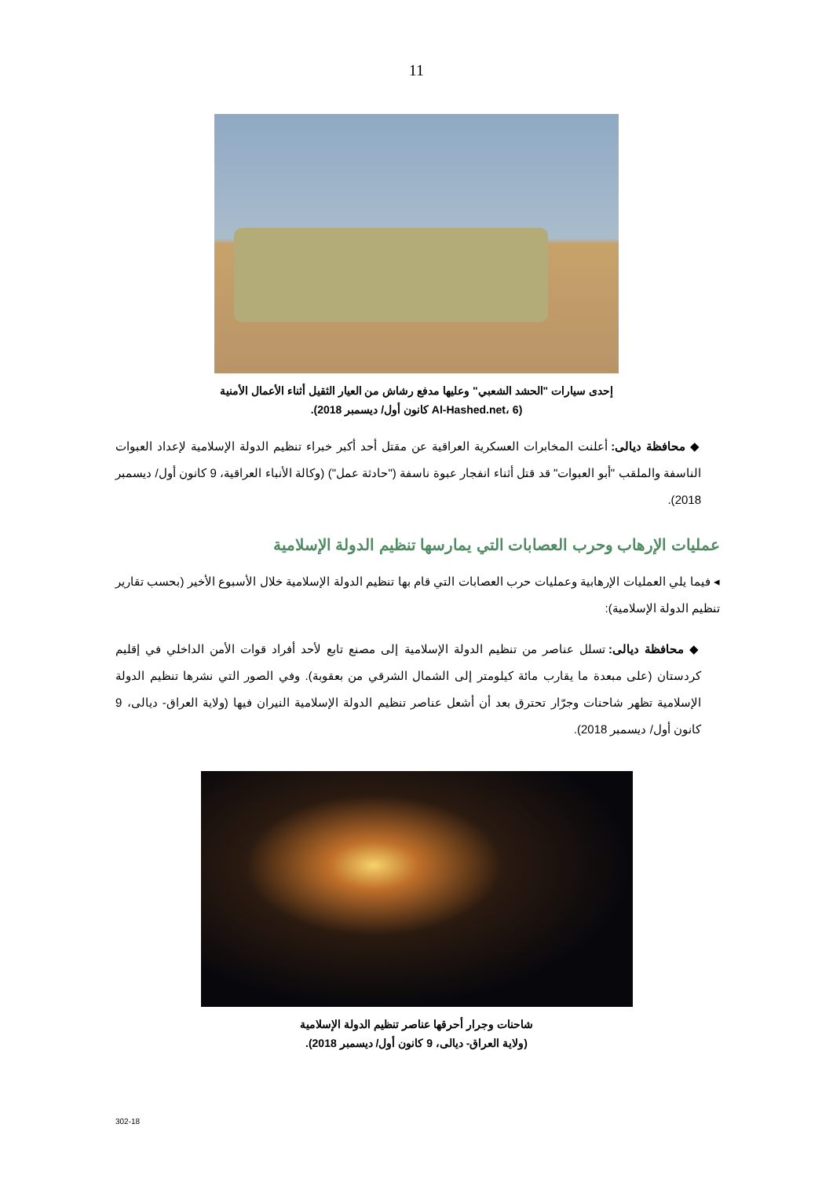11
إحدى سيارات "الحشد الشعبي" وعليها مدفع رشاش من العيار الثقيل أثناء الأعمال الأمنية
(Al-Hashed.net، 6 كانون أول/ ديسمبر 2018).
◆ محافظة ديالى: أعلنت المخابرات العسكرية العراقية عن مقتل أحد أكبر خبراء تنظيم الدولة الإسلامية لإعداد العبوات الناسفة والملقب "أبو العبوات" قد قتل أثناء انفجار عبوة ناسفة ("حادثة عمل") (وكالة الأنباء العراقية، 9 كانون أول/ ديسمبر 2018).
عمليات الإرهاب وحرب العصابات التي يمارسها تنظيم الدولة الإسلامية
◂ فيما يلي العمليات الإرهابية وعمليات حرب العصابات التي قام بها تنظيم الدولة الإسلامية خلال الأسبوع الأخير (بحسب تقارير تنظيم الدولة الإسلامية):
◆ محافظة ديالى: تسلل عناصر من تنظيم الدولة الإسلامية إلى مصنع تابع لأحد أفراد قوات الأمن الداخلي في إقليم كردستان (على مبعدة ما يقارب مائة كيلومتر إلى الشمال الشرقي من بعقوبة). وفي الصور التي نشرها تنظيم الدولة الإسلامية تظهر شاحنات وجرّار تحترق بعد أن أشعل عناصر تنظيم الدولة الإسلامية النيران فيها (ولاية العراق- ديالى، 9 كانون أول/ ديسمبر 2018).
شاحنات وجرار أحرقها عناصر تنظيم الدولة الإسلامية
(ولاية العراق- ديالى، 9 كانون أول/ ديسمبر 2018).
302-18